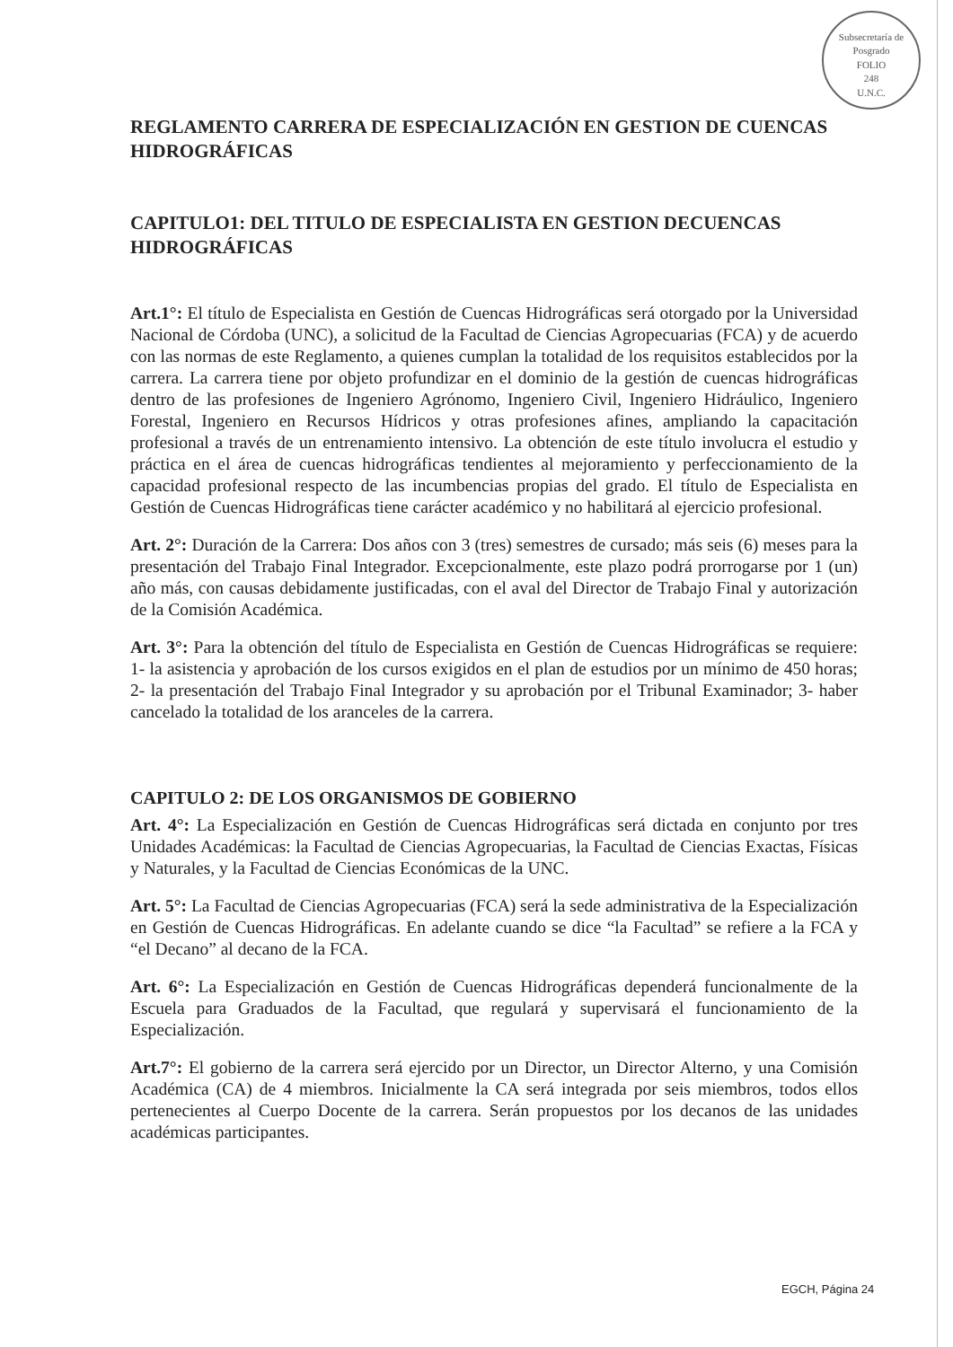Subsecretaría de Posgrado
FOLIO
248
U.N.C.
REGLAMENTO CARRERA DE ESPECIALIZACIÓN EN GESTION DE CUENCAS HIDROGRÁFICAS
CAPITULO1: DEL TITULO DE ESPECIALISTA EN GESTION DECUENCAS HIDROGRÁFICAS
Art.1°: El título de Especialista en Gestión de Cuencas Hidrográficas será otorgado por la Universidad Nacional de Córdoba (UNC), a solicitud de la Facultad de Ciencias Agropecuarias (FCA) y de acuerdo con las normas de este Reglamento, a quienes cumplan la totalidad de los requisitos establecidos por la carrera. La carrera tiene por objeto profundizar en el dominio de la gestión de cuencas hidrográficas dentro de las profesiones de Ingeniero Agrónomo, Ingeniero Civil, Ingeniero Hidráulico, Ingeniero Forestal, Ingeniero en Recursos Hídricos y otras profesiones afines, ampliando la capacitación profesional a través de un entrenamiento intensivo. La obtención de este título involucra el estudio y práctica en el área de cuencas hidrográficas tendientes al mejoramiento y perfeccionamiento de la capacidad profesional respecto de las incumbencias propias del grado. El título de Especialista en Gestión de Cuencas Hidrográficas tiene carácter académico y no habilitará al ejercicio profesional.
Art. 2°: Duración de la Carrera: Dos años con 3 (tres) semestres de cursado; más seis (6) meses para la presentación del Trabajo Final Integrador. Excepcionalmente, este plazo podrá prorrogarse por 1 (un) año más, con causas debidamente justificadas, con el aval del Director de Trabajo Final y autorización de la Comisión Académica.
Art. 3°: Para la obtención del título de Especialista en Gestión de Cuencas Hidrográficas se requiere: 1- la asistencia y aprobación de los cursos exigidos en el plan de estudios por un mínimo de 450 horas; 2- la presentación del Trabajo Final Integrador y su aprobación por el Tribunal Examinador; 3- haber cancelado la totalidad de los aranceles de la carrera.
CAPITULO 2: DE LOS ORGANISMOS DE GOBIERNO
Art. 4°: La Especialización en Gestión de Cuencas Hidrográficas será dictada en conjunto por tres Unidades Académicas: la Facultad de Ciencias Agropecuarias, la Facultad de Ciencias Exactas, Físicas y Naturales, y la Facultad de Ciencias Económicas de la UNC.
Art. 5°: La Facultad de Ciencias Agropecuarias (FCA) será la sede administrativa de la Especialización en Gestión de Cuencas Hidrográficas. En adelante cuando se dice “la Facultad” se refiere a la FCA y “el Decano” al decano de la FCA.
Art. 6°: La Especialización en Gestión de Cuencas Hidrográficas dependerá funcionalmente de la Escuela para Graduados de la Facultad, que regulará y supervisará el funcionamiento de la Especialización.
Art.7°: El gobierno de la carrera será ejercido por un Director, un Director Alterno, y una Comisión Académica (CA) de 4 miembros. Inicialmente la CA será integrada por seis miembros, todos ellos pertenecientes al Cuerpo Docente de la carrera. Serán propuestos por los decanos de las unidades académicas participantes.
EGCH, Página 24